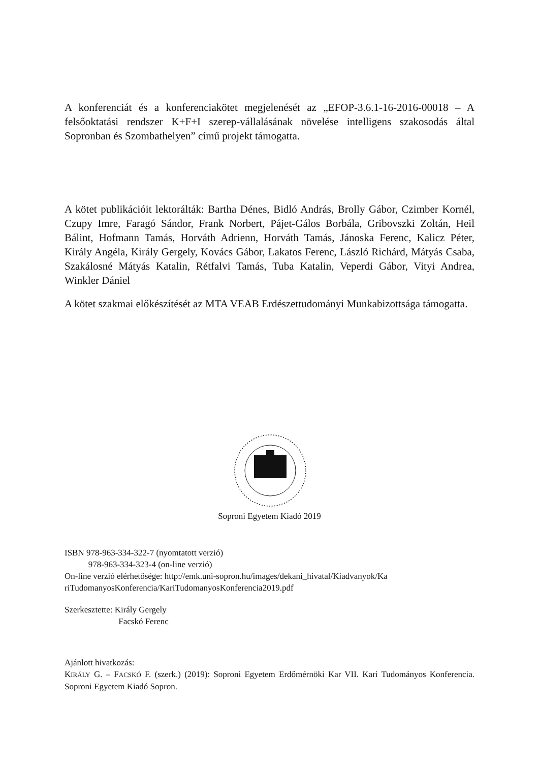A konferenciát és a konferenciakötet megjelenését az „EFOP-3.6.1-16-2016-00018 – A felsőoktatási rendszer K+F+I szerep-vállalásának növelése intelligens szakosodás által Sopronban és Szombathelyen” című projekt támogatta.
A kötet publikációit lektorálták: Bartha Dénes, Bidló András, Brolly Gábor, Czimber Kornél, Czupy Imre, Faragó Sándor, Frank Norbert, Pájet-Gálos Borbála, Gribovszki Zoltán, Heil Bálint, Hofmann Tamás, Horváth Adrienn, Horváth Tamás, Jánoska Ferenc, Kalicz Péter, Király Angéla, Király Gergely, Kovács Gábor, Lakatos Ferenc, László Richárd, Mátyás Csaba, Szakálosné Mátyás Katalin, Rétfalvi Tamás, Tuba Katalin, Veperdi Gábor, Vityi Andrea, Winkler Dániel
A kötet szakmai előkészítését az MTA VEAB Erdészettudományi Munkabizottsága támogatta.
Soproni Egyetem Kiadó 2019
ISBN 978-963-334-322-7 (nyomtatott verzió)
978-963-334-323-4 (on-line verzió)
On-line verzió elérhetősége: http://emk.uni-sopron.hu/images/dekani_hivatal/Kiadvanyok/Ka riTudomanyosKonferencia/KariTudomanyosKonferencia2019.pdf
Szerkesztette: Király Gergely
Facskó Ferenc
Ajánlott hivatkozás:
KIRÁLY G. – FACSKÓ F. (szerk.) (2019): Soproni Egyetem Erdőmérnöki Kar VII. Kari Tudományos Konferencia. Soproni Egyetem Kiadó Sopron.